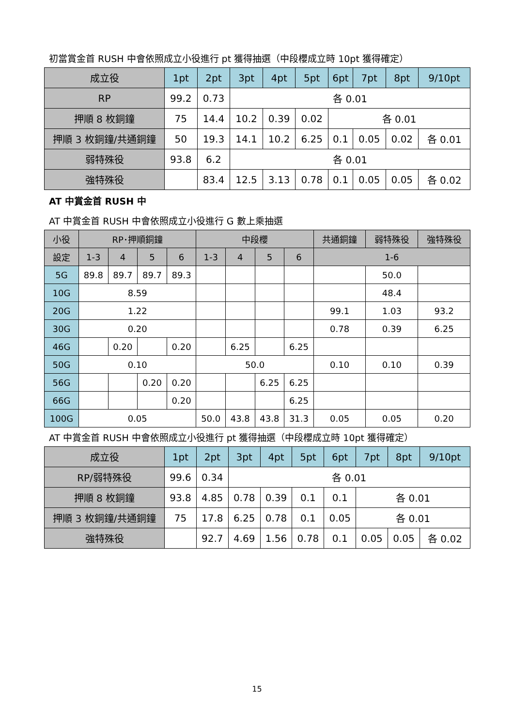初當賞金首 RUSH 中會依照成立小役進行 pt 獲得抽選（中段櫻成立時 10pt 獲得確定）
| 成立役 | 1pt | 2pt | 3pt | 4pt | 5pt | 6pt | 7pt | 8pt | 9/10pt |
| --- | --- | --- | --- | --- | --- | --- | --- | --- | --- |
| RP | 99.2 | 0.73 | 各 0.01 | | | | | | |
| 押順 8 枚銅鐘 | 75 | 14.4 | 10.2 | 0.39 | 0.02 | 各 0.01 | | | |
| 押順 3 枚銅鐘/共通銅鐘 | 50 | 19.3 | 14.1 | 10.2 | 6.25 | 0.1 | 0.05 | 0.02 | 各 0.01 |
| 弱特殊役 | 93.8 | 6.2 | 各 0.01 | | | | | | |
| 強特殊役 | | 83.4 | 12.5 | 3.13 | 0.78 | 0.1 | 0.05 | 0.05 | 各 0.02 |
AT 中賞金首 RUSH 中
AT 中賞金首 RUSH 中會依照成立小役進行 G 數上乘抽選
| 小役 | RP･押順銅鐘 | | | | 中段櫻 | | | | 共通銅鐘 | 弱特殊役 | 強特殊役 |
| --- | --- | --- | --- | --- | --- | --- | --- | --- | --- | --- | --- |
| 設定 | 1-3 | 4 | 5 | 6 | 1-3 | 4 | 5 | 6 | 1-6 | | |
| 5G | 89.8 | 89.7 | 89.7 | 89.3 | | | | | | 50.0 | |
| 10G | 8.59 | | | | | | | | | 48.4 | |
| 20G | 1.22 | | | | | | | | 99.1 | 1.03 | 93.2 |
| 30G | 0.20 | | | | | | | | 0.78 | 0.39 | 6.25 |
| 46G | | 0.20 | | 0.20 | | 6.25 | | 6.25 | | | |
| 50G | 0.10 | | | | 50.0 | | | | 0.10 | 0.10 | 0.39 |
| 56G | | | 0.20 | 0.20 | | | 6.25 | 6.25 | | | |
| 66G | | | | 0.20 | | | | 6.25 | | | |
| 100G | 0.05 | | | | 50.0 | 43.8 | 43.8 | 31.3 | 0.05 | 0.05 | 0.20 |
AT 中賞金首 RUSH 中會依照成立小役進行 pt 獲得抽選（中段櫻成立時 10pt 獲得確定）
| 成立役 | 1pt | 2pt | 3pt | 4pt | 5pt | 6pt | 7pt | 8pt | 9/10pt |
| --- | --- | --- | --- | --- | --- | --- | --- | --- | --- |
| RP/弱特殊役 | 99.6 | 0.34 | 各 0.01 | | | | | | |
| 押順 8 枚銅鐘 | 93.8 | 4.85 | 0.78 | 0.39 | 0.1 | 0.1 | 各 0.01 | | |
| 押順 3 枚銅鐘/共通銅鐘 | 75 | 17.8 | 6.25 | 0.78 | 0.1 | 0.05 | 各 0.01 | | |
| 強特殊役 | | 92.7 | 4.69 | 1.56 | 0.78 | 0.1 | 0.05 | 0.05 | 各 0.02 |
15